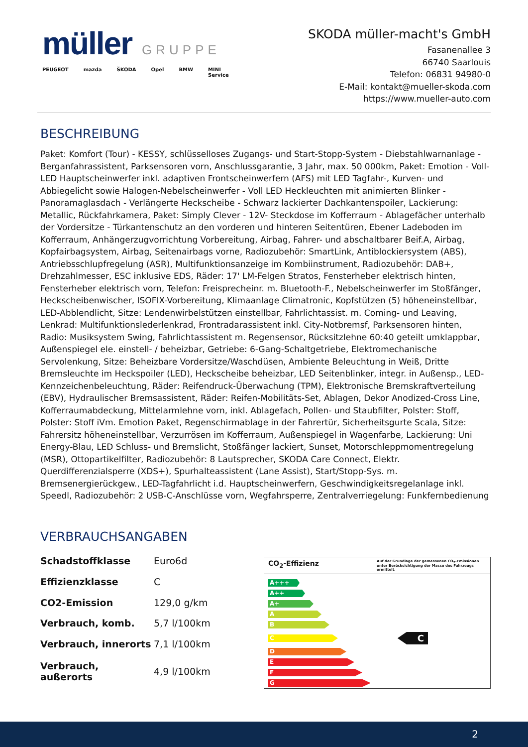müller GRUPPE
PEUGEOT mazda ŠKODA Opel BMW MINI
Service
SKODA müller-macht's GmbH
Fasanenallee 3
66740 Saarlouis
Telefon: 06831 94980-0
E-Mail: kontakt@mueller-skoda.com
https://www.mueller-auto.com
BESCHREIBUNG
Paket: Komfort (Tour) - KESSY, schlüsselloses Zugangs- und Start-Stopp-System - Diebstahlwarnanlage - Berganfahrassistent, Parksensoren vorn, Anschlussgarantie, 3 Jahr, max. 50 000km, Paket: Emotion - Voll-LED Hauptscheinwerfer inkl. adaptiven Frontscheinwerfern (AFS) mit LED Tagfahr-, Kurven- und Abbiegelicht sowie Halogen-Nebelscheinwerfer - Voll LED Heckleuchten mit animierten Blinker - Panoramaglasdach - Verlängerte Heckscheibe - Schwarz lackierter Dachkantenspoiler, Lackierung: Metallic, Rückfahrkamera, Paket: Simply Clever - 12V- Steckdose im Kofferraum - Ablagefächer unterhalb der Vordersitze - Türkantenschutz an den vorderen und hinteren Seitentüren, Ebener Ladeboden im Kofferraum, Anhängerzugvorrichtung Vorbereitung, Airbag, Fahrer- und abschaltbarer Beif.A, Airbag, Kopfairbagsystem, Airbag, Seitenairbags vorne, Radiozubehör: SmartLink, Antiblockiersystem (ABS), Antriebsschlupfregelung (ASR), Multifunktionsanzeige im Kombiinstrument, Radiozubehör: DAB+, Drehzahlmesser, ESC inklusive EDS, Räder: 17' LM-Felgen Stratos, Fensterheber elektrisch hinten, Fensterheber elektrisch vorn, Telefon: Freisprecheinr. m. Bluetooth-F., Nebelscheinwerfer im Stoßfänger, Heckscheibenwischer, ISOFIX-Vorbereitung, Klimaanlage Climatronic, Kopfstützen (5) höheneinstellbar, LED-Abblendlicht, Sitze: Lendenwirbelstützen einstellbar, Fahrlichtassist. m. Coming- und Leaving, Lenkrad: Multifunktionslederlenkrad, Frontradarassistent inkl. City-Notbremsf, Parksensoren hinten, Radio: Musiksystem Swing, Fahrlichtassistent m. Regensensor, Rücksitzlehne 60:40 geteilt umklappbar, Außenspiegel ele. einstell- / beheizbar, Getriebe: 6-Gang-Schaltgetriebe, Elektromechanische Servolenkung, Sitze: Beheizbare Vordersitze/Waschdüsen, Ambiente Beleuchtung in Weiß, Dritte Bremsleuchte im Heckspoiler (LED), Heckscheibe beheizbar, LED Seitenblinker, integr. in Außensp., LED-Kennzeichenbeleuchtung, Räder: Reifendruck-Überwachung (TPM), Elektronische Bremskraftverteilung (EBV), Hydraulischer Bremsassistent, Räder: Reifen-Mobilitäts-Set, Ablagen, Dekor Anodized-Cross Line, Kofferraumabdeckung, Mittelarmlehne vorn, inkl. Ablagefach, Pollen- und Staubfilter, Polster: Stoff, Polster: Stoff iVm. Emotion Paket, Regenschirmablage in der Fahrertür, Sicherheitsgurte Scala, Sitze: Fahrersitz höheneinstellbar, Verzurrösen im Kofferraum, Außenspiegel in Wagenfarbe, Lackierung: Uni Energy-Blau, LED Schluss- und Bremslicht, Stoßfänger lackiert, Sunset, Motorschleppmomentregelung (MSR), Ottopartikelfilter, Radiozubehör: 8 Lautsprecher, SKODA Care Connect, Elektr. Querdifferenzialsperre (XDS+), Spurhalteassistent (Lane Assist), Start/Stopp-Sys. m. Bremsenergierückgew., LED-Tagfahrlicht i.d. Hauptscheinwerfern, Geschwindigkeitsregelanlage inkl. Speedl, Radiozubehör: 2 USB-C-Anschlüsse vorn, Wegfahrsperre, Zentralverriegelung: Funkfernbedienung
VERBRAUCHSANGABEN
| Schadstoffklasse | Euro6d |
| Effizienzklasse | C |
| CO2-Emission | 129,0 g/km |
| Verbrauch, komb. | 5,7 l/100km |
| Verbrauch, innerorts | 7,1 l/100km |
| Verbrauch, außerorts | 4,9 l/100km |
CO<sub>2</sub>-Effizienz Auf der Grundlage der gemessenen CO<sub>2</sub>-Emissionen unter Berücksichtigung der Masse des Fahrzeugs ermittelt.
A+++
A++
A+
A
B
C
C
D
E
F
G
2